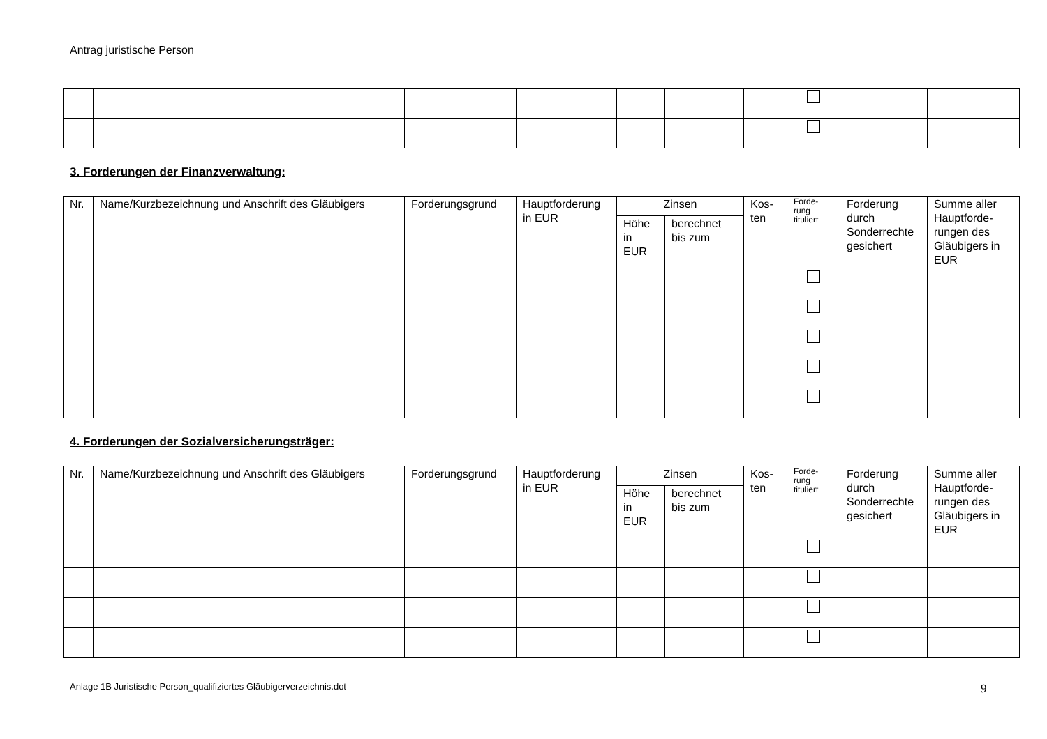Antrag juristische Person
3. Forderungen der Finanzverwaltung:
| Nr. | Name/Kurzbezeichnung und Anschrift des Gläubigers | Forderungsgrund | Hauptforderung in EUR | Zinsen | | Kos- ten | Forde- rung tituliert | Forderung durch Sonderrechte gesichert | Summe aller Hauptforde- rungen des Gläubigers in EUR |
| --- | --- | --- | --- | --- | --- | --- | --- | --- | --- |
| | | | | Höhe in EUR | berechnet bis zum | | | | |
4. Forderungen der Sozialversicherungsträger:
| Nr. | Name/Kurzbezeichnung und Anschrift des Gläubigers | Forderungsgrund | Hauptforderung in EUR | Zinsen | | Kos- ten | Forde- rung tituliert | Forderung durch Sonderrechte gesichert | Summe aller Hauptforde- rungen des Gläubigers in EUR |
| --- | --- | --- | --- | --- | --- | --- | --- | --- | --- |
| | | | | Höhe in EUR | berechnet bis zum | | | | |
Anlage 1B Juristische Person_qualifiziertes Gläubigerverzeichnis.dot
9